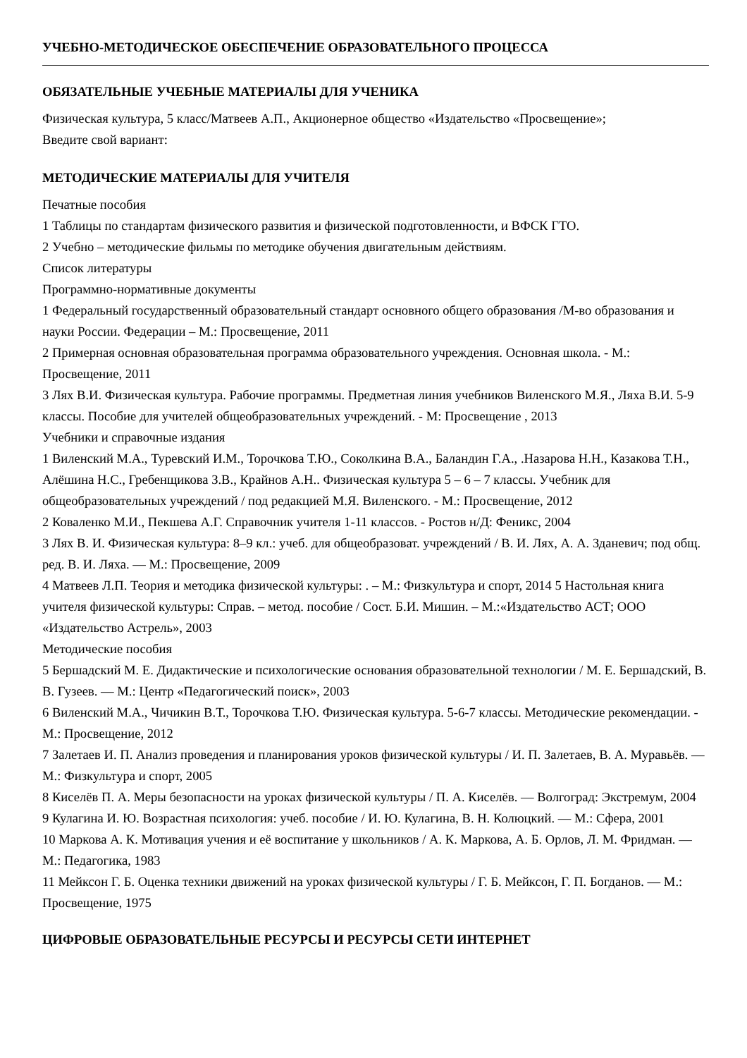УЧЕБНО-МЕТОДИЧЕСКОЕ ОБЕСПЕЧЕНИЕ ОБРАЗОВАТЕЛЬНОГО ПРОЦЕССА
ОБЯЗАТЕЛЬНЫЕ УЧЕБНЫЕ МАТЕРИАЛЫ ДЛЯ УЧЕНИКА
Физическая культура, 5 класс/Матвеев А.П., Акционерное общество «Издательство «Просвещение»;
Введите свой вариант:
МЕТОДИЧЕСКИЕ МАТЕРИАЛЫ ДЛЯ УЧИТЕЛЯ
Печатные пособия
1 Таблицы по стандартам физического развития и физической подготовленности, и ВФСК ГТО.
2 Учебно – методические фильмы по методике обучения двигательным действиям.
Список литературы
Программно-нормативные документы
1 Федеральный государственный образовательный стандарт основного общего образования /М-во образования и науки России. Федерации – М.: Просвещение, 2011
2 Примерная основная образовательная программа образовательного учреждения. Основная школа. - М.: Просвещение, 2011
3 Лях В.И. Физическая культура. Рабочие программы. Предметная линия учебников Виленского М.Я., Ляха В.И. 5-9 классы. Пособие для учителей общеобразовательных учреждений. - М: Просвещение , 2013
Учебники и справочные издания
1 Виленский М.А., Туревский И.М., Торочкова Т.Ю., Соколкина В.А., Баландин Г.А., .Назарова Н.Н., Казакова Т.Н., Алёшина Н.С., Гребенщикова З.В., Крайнов А.Н.. Физическая культура 5 – 6 – 7 классы. Учебник для общеобразовательных учреждений / под редакцией М.Я. Виленского. - М.: Просвещение, 2012
2 Коваленко М.И., Пекшева А.Г. Справочник учителя 1-11 классов. - Ростов н/Д: Феникс, 2004
3 Лях В. И. Физическая культура: 8–9 кл.: учеб. для общеобразоват. учреждений / В. И. Лях, А. А. Зданевич; под общ. ред. В. И. Ляха. — М.: Просвещение, 2009
4 Матвеев Л.П. Теория и методика физической культуры: . – М.: Физкультура и спорт, 2014 5 Настольная книга учителя физической культуры: Справ. – метод. пособие / Сост. Б.И. Мишин. – М.:«Издательство АСТ; ООО «Издательство Астрель», 2003
Методические пособия
5 Бершадский М. Е. Дидактические и психологические основания образовательной технологии / М. Е. Бершадский, В. В. Гузеев. — М.: Центр «Педагогический поиск», 2003
6 Виленский М.А., Чичикин В.Т., Торочкова Т.Ю. Физическая культура. 5-6-7 классы. Методические рекомендации. - М.: Просвещение, 2012
7 Залетаев И. П. Анализ проведения и планирования уроков физической культуры / И. П. Залетаев, В. А. Муравьёв. — М.: Физкультура и спорт, 2005
8 Киселёв П. А. Меры безопасности на уроках физической культуры / П. А. Киселёв. — Волгоград: Экстремум, 2004
9 Кулагина И. Ю. Возрастная психология: учеб. пособие / И. Ю. Кулагина, В. Н. Колюцкий. — М.: Сфера, 2001
10 Маркова А. К. Мотивация учения и её воспитание у школьников / А. К. Маркова, А. Б. Орлов, Л. М. Фридман. — М.: Педагогика, 1983
11 Мейксон Г. Б. Оценка техники движений на уроках физической культуры / Г. Б. Мейксон, Г. П. Богданов. — М.: Просвещение, 1975
ЦИФРОВЫЕ ОБРАЗОВАТЕЛЬНЫЕ РЕСУРСЫ И РЕСУРСЫ СЕТИ ИНТЕРНЕТ